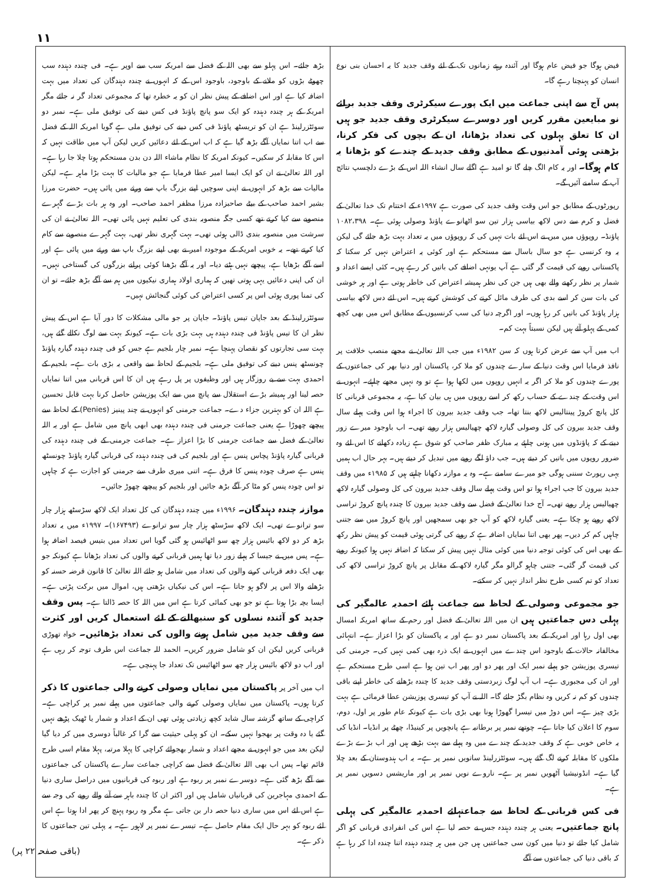۱۱
فیض ہوگا جو فیض عام ہوگا اور آئندہ رہتے زمانوں تک کے لئے وقف جدید کا یہ احسان بنی نوع انسان کو پہنچتا رہے گا۔
پس آج سے اپنی جماعت میں ایک پورے سیکرٹری وقف جدید برائے نو مبایعین مقرر کریں اور دوسرے سیکرٹری وقف جدید جو ہیں ان کا تعلق پہلوں کی تعداد بڑھانا، ان کے بچوں کی فکر کرنا، بڑھتی ہوئی آمدنیوں کے مطابق وقف جدید کے چندے کو بڑھانا یہ کام ہوگا۔ اور یہ کام الگ چلے گا تو امید ہے اگلے سال انشاء اللہ اس کے بڑے دلچسپ نتائج آپ کے سامنے آئیں گے۔
رپورٹوں کے مطابق جو اس وقت وقف جدید کی صورت ہے ۱۹۹۷ء کے اختتام تک خدا تعالیٰ کے فضل و کرم سے دس لاکھ بیاسی ہزار تین سو اٹھانوے پاؤنڈ وصولی ہوئی ہے۔ ۱۰۸۲،۳۹۸ پاؤنڈ۔ روپوؤں میں میں نے اس لئے بات نہیں کی کہ روپوؤں میں یہ تعداد بہت بڑھ جائے گی لیکن یہ وہ کرنسی ہے جو سال باسال سے مستحکم ہے اور کوئی یہ اعتراض نہیں کر سکتا کہ پاکستانی روپے کی قیمت گر گئی ہے آپ یونہی اضافے کی باتیں کر رہے ہیں۔ کئی ایسے اعداد و شمار پر نظر رکھنے والے بھی ہیں جن کی نظر ہمیشہ اعتراض کی خاطر ہوتی ہے اور ہر خوشی کی بات سن کر اسے بدی کی طرف مائل کرنے کی کوشش کرتے ہیں۔ اس لئے دس لاکھ بیاسی ہزار پاؤنڈ کی باتیں کر رہا ہوں۔ اور اگرچہ دنیا کی سب کرنسیوں کے مطابق اس میں بھی کچھ کمی کے پہلو آئے ہیں لیکن نسبتاً بہت کم۔
اب میں آپ سے عرض کرتا ہوں کہ سن ۱۹۸۲ء میں جب اللہ تعالیٰ نے مجھے منصب خلافت پر نافذ فرمایا اس وقت دنیا کے سارے چندوں کو ملا کر، پاکستان اور دنیا بھر کی جماعتوں کے پورے چندوں کو ملا کر اگر یہ انہیں روپوں میں لکھا ہوا ہے تو وہ نہیں مجھے چاہئے۔ انہوں نے اس وقت کے چندے کے حساب رکھ کر اسے روپوں میں ہی بیان کیا ہے، یہ مجموعی قربانی کا کل پانچ کروڑ پینتالیس لاکھ بنتا تھا۔ جب وقف جدید بیرون کا اجراء ہوا اس وقت پہلے سال وقف جدید بیرون کی کل وصولی گیارہ لاکھ چھیالیس ہزار روپے تھی۔ اب باوجود میرے زور دینے کے کہ پاؤنڈوں میں ہونی چاہئے یہ مبارک ظفر صاحب کو شوق ہے زیادہ دکھانے کا اس لئے وہ ضرور روپوں میں باتیں کر دیتے ہیں۔ جب داؤ لگے روپے میں تبدیل کر دیتے ہیں۔ بہر حال اب ہمیں یہی رپورٹ سننی ہوگی جو میرے سامنے ہے۔ وہ یہ موازنہ دکھانا چاہتے ہیں کہ ۱۹۸۵ء میں وقف جدید بیرون کا جب اجراء ہوا تو اس وقت پہلے سال وقف جدید بیرون کی کل وصولی گیارہ لاکھ چھیالیس ہزار روپے تھی۔ آج خدا تعالیٰ کے فضل سے وقف جدید بیرون کا چندہ پانچ کروڑ تراسی لاکھ روپے ہو چکا ہے۔ یعنی گیارہ لاکھ کو آپ جو بھی سمجھیں اور پانچ کروڑ میں سے جتنی چاہیں کم کر دیں۔ پھر بھی اتنا نمایاں اضافہ ہے کہ روپے کی گرتی ہوئی قیمت کو پیش نظر رکھ کے بھی اس کی کوئی توجیہ دنیا میں کوئی مثال نہیں پیش کر سکتا کہ اضافہ نہیں ہوا کیونکہ روپے کی قیمت گر گئی۔ جتنی چاہو گرالو مگر گیارہ لاکھ کے مقابل پر پانچ کروڑ تراسی لاکھ کی تعداد کو تم کسی طرح نظر انداز نہیں کر سکتے۔
جو مجموعی وصولی کے لحاظ سے جماعت ہائے احمدیہ عالمگیر کی پہلی دس جماعتیں ہیں ان میں اللہ تعالیٰ کے فضل اور رحم کے ساتھ امریکہ امسال بھی اول رہا اور امریکہ کے بعد پاکستان نمبر دو ہے اور یہ پاکستان کو بڑا اعزاز ہے۔ انتہائی مخالفانہ حالات کے باوجود اس چندے میں انہوں نے ایک ذرہ بھی کمی نہیں کی۔ جرمنی کی تیسری پوزیشن جو پہلے نمبر ایک اور پھر دو اور پھر اب تین ہوا ہے اسی طرح مستحکم ہے اور ان کی مجبوری ہے۔ اب آپ لوگ زبردستی وقف جدید کا چندہ بڑھانے کی خاطر اپنے باقی چندوں کو کم نہ کریں وہ نظام بگڑ جائے گا۔ اللہ نے آپ کو تیسری پوزیشن عطا فرمائی ہے بہت بڑی چیز ہے۔ اس دوڑ میں تیسرا گھوڑا ہونا بھی بڑی بات ہے کیونکہ عام طور پر اول، دوم، سوم کا اعلان کیا جاتا ہے۔ چوتھے نمبر پر برطانیہ ہے پانچویں پر کینیڈا، چھٹے پر انڈیا۔ انڈیا کی یہ خاص خوبی ہے کہ وقف جدید کے چندے میں وہ پہلے سے بہت بڑھے ہیں اور اب بڑے بڑے ملکوں کا مقابلہ کرنے لگ گئے ہیں۔ سوئٹزرلینڈ ساتویں نمبر پر ہے۔ یہ اب ہندوستان کے بعد چلا گیا ہے۔ انڈونیشیا آٹھویں نمبر پر ہے۔ ناروے نویں نمبر پر اور ماریشس دسویں نمبر پر ہے۔
فی کس قربانی کے لحاظ سے جماعتہائے احمدیہ عالمگیر کی پہلی پانچ جماعتیں۔ یعنی ہر چندہ دہندہ جس نے حصہ لیا ہے اس کی انفرادی قربانی کو اگر شامل کیا جائے تو دنیا میں کون سی جماعتیں ہیں جن میں ہر چندہ دہندہ اتنا چندہ ادا کر رہا ہے کہ باقی دنیا کی جماعتوں سے آگے
بڑھ جائے۔ اس پہلو سے بھی اللہ کے فضل سے امریکہ سب سے اوپر ہے۔ فی چندہ دہندہ سب چھوٹے بڑوں کو ملانے کے باوجود، باوجود اس کے کہ انہوں نے چندہ دہندگان کی تعداد میں بہت اضافہ کیا ہے اور اس اضافے کے پیش نظر ان کو یہ خطرہ تھا کہ مجموعی تعداد گر نہ جائے مگر امریکہ کے ہر چندہ دہندہ کو ایک سو پانچ پاؤنڈ فی کس دینے کی توفیق ملی ہے۔ نمبر دو سوئٹزرلینڈ ہے ان کو تریسٹھ پاؤنڈ فی کس دینے کی توفیق ملی ہے گویا امریکہ اللہ کے فضل سے اب اتنا نمایاں آگے بڑھ گیا ہے کہ اب اس کے لئے دعائیں کریں لیکن آپ میں طاقت نہیں کہ اس کا مقابلہ کر سکیں۔ کیونکہ امریکہ کا نظام ماشاء اللہ دن بدن مستحکم ہوتا چلا جا رہا ہے۔ اور اللہ تعالیٰ نے ان کو ایک ایسا امیر عطا فرمایا ہے جو مالیات کا بہت بڑا ماہر ہے۔ لیکن مالیات سے بڑھ کر انہوں نے اپنی سوچیں اپنے بزرگ باپ سے ورثے میں پائی ہیں۔ حضرت مرزا بشیر احمد صاحب کے بیٹے صاحبزادہ مرزا مظفر احمد صاحب۔ اور وہ ہر بات بڑے گہرے منصوبے سے کیا کرتے تھے کسی جگہ منصوبہ بندی کی تعلیم نہیں پائی تھی۔ اللہ تعالیٰ نے ان کی سرشت میں منصوبہ بندی ڈالی ہوئی تھی۔ بہت گہری نظر تھی، بہت گہرے منصوبے سے کام کیا کرتے تھے۔ یہ خوبی امریکہ کے موجودہ امیر نے بھی اپنے بزرگ باپ سے ورثے میں پائی ہے اور اسے آگے بڑھایا ہے، پیچھے نہیں ہٹنے دیا۔ اور یہ آگے بڑھنا کوئی پرانے بزرگوں کی گستاخی نہیں۔ ان کی اپنی دعائیں یہی ہوتی تھیں کہ ہماری اولاد ہماری نیکیوں میں ہم سے آگے بڑھ جائے۔ تو ان کی تمنا پوری ہوئی اس پر کسی اعتراض کی کوئی گنجائش نہیں۔
سوئٹزرلینڈ کے بعد جاپان تیس پاؤنڈ۔ جاپان پر جو مالی مشکلات کا دور آیا ہے اس کے پیش نظر ان کا تیس پاؤنڈ فی چندہ دہندہ ہی بہت بڑی بات ہے۔ کیونکہ بہت سے لوگ نکالے گئے ہیں، بہت سی تجارتوں کو نقصان پہنچا ہے۔ نمبر چار بلجیم ہے جس کو فی چندہ دہندہ گیارہ پاؤنڈ چونسٹھ پنس دینے کی توفیق ملی ہے۔ بلجیم کے لحاظ سے واقعی یہ بڑی بات ہے۔ بلجیم کے احمدی بہت سے بے روزگار ہیں اور وظیفوں پر پل رہے ہیں ان کا اس قربانی میں اتنا نمایاں حصہ لینا اور ہمیشہ بڑے استقلال سے پانچ میں سے ایک پوزیشن حاصل کرنا بہت قابل تحسین ہے اللہ ان کو بہترین جزاء دے۔ جماعت جرمنی کو انہوں نے چند پینیز (Penies) کے لحاظ سے پیچھے چھوڑا ہے یعنی جماعت جرمنی فی چندہ دہندہ بھی ابھی پانچ میں شامل ہے اور یہ اللہ تعالیٰ کے فضل سے جماعت جرمنی کا بڑا اعزاز ہے۔ جماعت جرمنی کے فی چندہ دہندہ کی قربانی گیارہ پاؤنڈ پچاس پنس ہے اور بلجیم کی فی چندہ دہندہ کی قربانی گیارہ پاؤنڈ چونسٹھ پنس ہے صرف چودہ پنس کا فرق ہے۔ اتنی میری طرف سے جرمنی کو اجازت ہے کہ چاہیں تو اس چودہ پنس کو مٹا کر آگے بڑھ جائیں اور بلجیم کو پیچھے چھوڑ جائیں۔
موازنہ چندہ دہندگان۔ ۱۹۹۶ء میں چندہ دہندگان کی کل تعداد ایک لاکھ سڑسٹھ ہزار چار سو ترانوے تھی۔ ایک لاکھ سڑسٹھ ہزار چار سو ترانوے (۱۶۷۴۹۳)۔ ۱۹۹۷ء میں یہ تعداد بڑھ کر دو لاکھ بائیس ہزار چھ سو اٹھائیس ہو گئی گویا اس تعداد میں بتیس فیصد اضافہ ہوا ہے۔ پس میں نے جیسا کہ پہلے زور دیا تھا ہمیں قربانی کرنے والوں کی تعداد بڑھانا ہے کیونکہ جو بھی ایک دفعہ قربانی کرنے والوں کی تعداد میں شامل ہو جائے اللہ تعالیٰ کا قانون قرضہ حسنہ کو بڑھانے والا اس پر لاگو ہو جاتا ہے۔ اس کی نیکیاں بڑھتی ہیں، اموال میں برکت پڑتی ہے۔ ایسا بچہ بڑا ہوتا ہے تو جو بھی کمائی کرتا ہے اس میں اللہ کا حصہ ڈالتا ہے۔ پس وقف جدید کو آئندہ نسلوں کو سنبھالنے کے لئے استعمال کریں اور کثرت سے وقف جدید میں شامل ہونے والوں کی تعداد بڑھائیں۔ خواہ تھوڑی قربانی کریں لیکن ان کو شامل ضرور کریں۔ الحمد للہ جماعت اس طرف توجہ کر رہی ہے اور اب دو لاکھ بائیس ہزار چھ سو اٹھائیس تک تعداد جا پہنچی ہے۔
اب میں آخر پر پاکستان میں نمایاں وصولی کرنے والی جماعتوں کا ذکر کرتا ہوں۔ پاکستان میں نمایاں وصولی کرنے والی جماعتوں میں پہلے نمبر پر کراچی ہے۔ کراچی کے ساتھ گزشتہ سال شاید کچھ زیادتی ہوئی تھی ان کے اعداد و شمار یا ٹھیک پڑھے نہیں گئے یا دہ وقت پر بھجوا نہیں سکے۔ ان کو پہلی حیثیت سے گرا کر غالباً دوسری میں کر دیا گیا لیکن بعد میں جو انہوں نے مجھے اعداد و شمار بھجوائے کراچی کا پہلا مرتبہ، پہلا مقام اسی طرح قائم تھا۔ پس اب بھی اللہ تعالیٰ کے فضل سے کراچی جماعت سارے پاکستان کی جماعتوں سے آگے بڑھ گئی ہے۔ دوسرے نمبر پر ربوہ ہے اور ربوہ کی قربانیوں میں دراصل ساری دنیا کے احمدی مہاجرین کی قربانیاں شامل ہیں اور اکثر ان کا چندہ باہر سے آنے والے روپے کی وجہ سے ہے اس لئے اس میں ساری دنیا حصہ دار بن جاتی ہے مگر وہ ربوہ پہنچ کر پھر ادا ہوتا ہے اس لئے ربوہ کو بہر حال ایک مقام حاصل ہے۔ تیسرے نمبر پر لاہور ہے۔ یہ پہلی تین جماعتوں کا ذکر ہے۔
(باقی صفحہ ۲۲ پر)